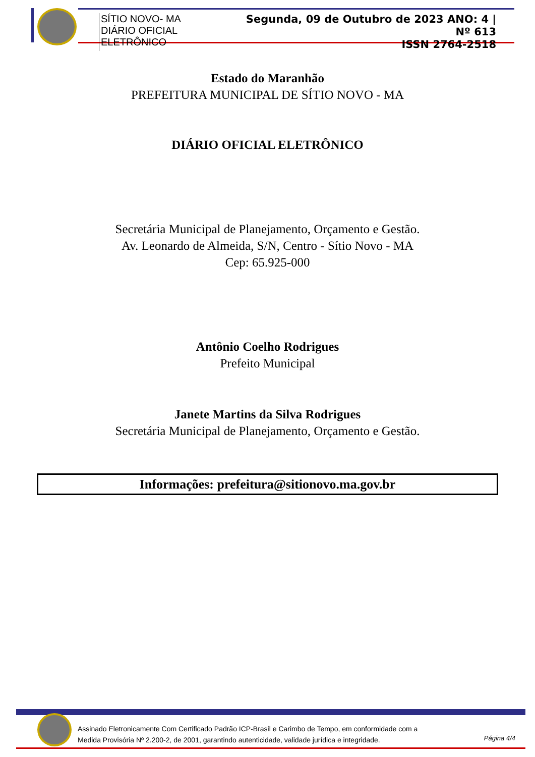SÍTIO NOVO- MA
DIÁRIO OFICIAL ELETRÔNICO
Segunda, 09 de Outubro de 2023 ANO: 4 | Nº 613
ISSN 2764-2518
Estado do Maranhão
PREFEITURA MUNICIPAL DE SÍTIO NOVO - MA
DIÁRIO OFICIAL ELETRÔNICO
Secretária Municipal de Planejamento, Orçamento e Gestão.
Av. Leonardo de Almeida, S/N, Centro - Sítio Novo - MA
Cep: 65.925-000
Antônio Coelho Rodrigues
Prefeito Municipal
Janete Martins da Silva Rodrigues
Secretária Municipal de Planejamento, Orçamento e Gestão.
Informações: prefeitura@sitionovo.ma.gov.br
Assinado Eletronicamente Com Certificado Padrão ICP-Brasil e Carimbo de Tempo, em conformidade com a
Medida Provisória Nº 2.200-2, de 2001, garantindo autenticidade, validade jurídica e integridade.
Página 4/4